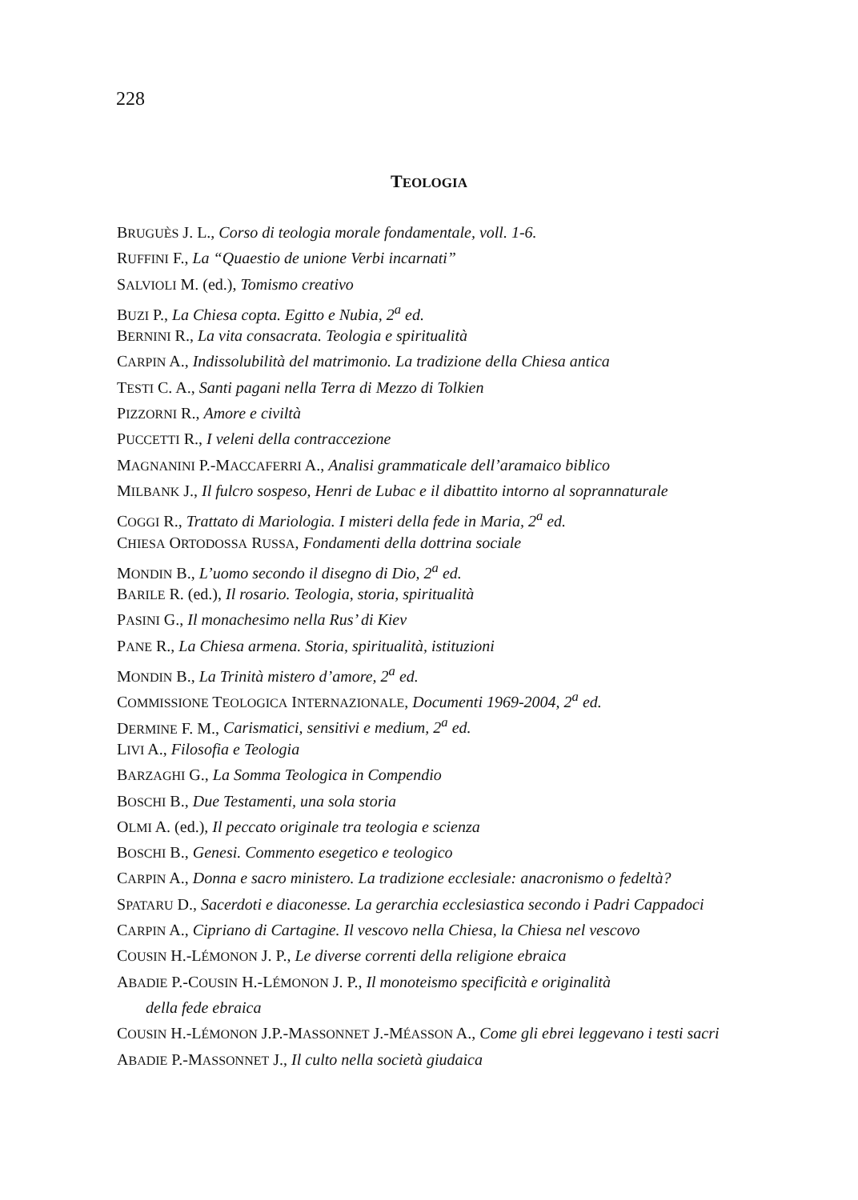228
TEOLOGIA
BRUGUÈS J. L., Corso di teologia morale fondamentale, voll. 1-6.
RUFFINI F., La “Quaestio de unione Verbi incarnati”
SALVIOLI M. (ed.), Tomismo creativo
BUZI P., La Chiesa copta. Egitto e Nubia, 2<sup>a</sup> ed.
BERNINI R., La vita consacrata. Teologia e spiritualità
CARPIN A., Indissolubilità del matrimonio. La tradizione della Chiesa antica
TESTI C. A., Santi pagani nella Terra di Mezzo di Tolkien
PIZZORNI R., Amore e civiltà
PUCCETTI R., I veleni della contraccezione
MAGNANINI P.-MACCAFERRI A., Analisi grammaticale dell’aramaico biblico
MILBANK J., Il fulcro sospeso, Henri de Lubac e il dibattito intorno al soprannaturale
COGGI R., Trattato di Mariologia. I misteri della fede in Maria, 2<sup>a</sup> ed.
CHIESA ORTODOSSA RUSSA, Fondamenti della dottrina sociale
MONDIN B., L’uomo secondo il disegno di Dio, 2<sup>a</sup> ed.
BARILE R. (ed.), Il rosario. Teologia, storia, spiritualità
PASINI G., Il monachesimo nella Rus’ di Kiev
PANE R., La Chiesa armena. Storia, spiritualità, istituzioni
MONDIN B., La Trinità mistero d’amore, 2<sup>a</sup> ed.
COMMISSIONE TEOLOGICA INTERNAZIONALE, Documenti 1969-2004, 2<sup>a</sup> ed.
DERMINE F. M., Carismatici, sensitivi e medium, 2<sup>a</sup> ed.
LIVI A., Filosofia e Teologia
BARZAGHI G., La Somma Teologica in Compendio
BOSCHI B., Due Testamenti, una sola storia
OLMI A. (ed.), Il peccato originale tra teologia e scienza
BOSCHI B., Genesi. Commento esegetico e teologico
CARPIN A., Donna e sacro ministero. La tradizione ecclesiale: anacronismo o fedeltà?
SPATARU D., Sacerdoti e diaconesse. La gerarchia ecclesiastica secondo i Padri Cappadoci
CARPIN A., Cipriano di Cartagine. Il vescovo nella Chiesa, la Chiesa nel vescovo
COUSIN H.-LÉMONON J. P., Le diverse correnti della religione ebraica
ABADIE P.-COUSIN H.-LÉMONON J. P., Il monoteismo specificità e originalità
della fede ebraica
COUSIN H.-LÉMONON J.P.-MASSONNET J.-MÉASSON A., Come gli ebrei leggevano i testi sacri
ABADIE P.-MASSONNET J., Il culto nella società giudaica